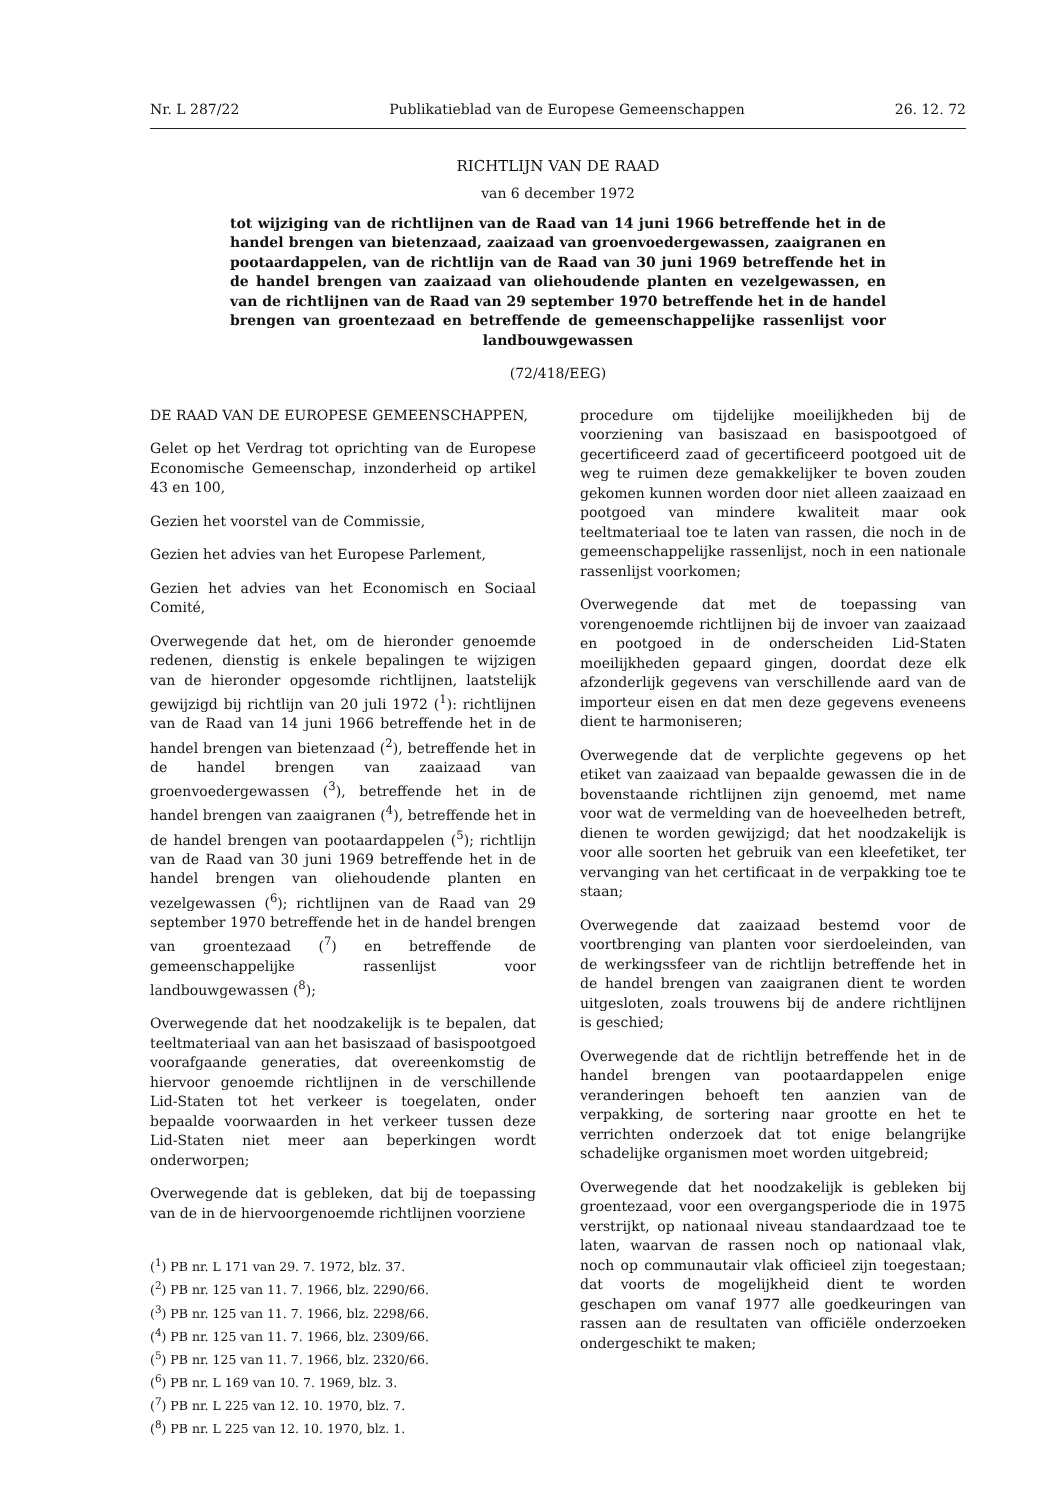Nr. L 287/22 Publikatieblad van de Europese Gemeenschappen 26. 12. 72
RICHTLIJN VAN DE RAAD
van 6 december 1972
tot wijziging van de richtlijnen van de Raad van 14 juni 1966 betreffende het in de handel brengen van bietenzaad, zaaizaad van groenvoedergewassen, zaaigranen en pootaardappelen, van de richtlijn van de Raad van 30 juni 1969 betreffende het in de handel brengen van zaaizaad van oliehoudende planten en vezelgewassen, en van de richtlijnen van de Raad van 29 september 1970 betreffende het in de handel brengen van groentezaad en betreffende de gemeenschappelijke rassenlijst voor landbouwgewassen
(72/418/EEG)
DE RAAD VAN DE EUROPESE GEMEENSCHAPPEN,
Gelet op het Verdrag tot oprichting van de Europese Economische Gemeenschap, inzonderheid op artikel 43 en 100,
Gezien het voorstel van de Commissie,
Gezien het advies van het Europese Parlement,
Gezien het advies van het Economisch en Sociaal Comité,
Overwegende dat het, om de hieronder genoemde redenen, dienstig is enkele bepalingen te wijzigen van de hieronder opgesomde richtlijnen, laatstelijk gewijzigd bij richtlijn van 20 juli 1972 (<sup>1</sup>): richtlijnen van de Raad van 14 juni 1966 betreffende het in de handel brengen van bietenzaad (<sup>2</sup>), betreffende het in de handel brengen van zaaizaad van groenvoedergewassen (<sup>3</sup>), betreffende het in de handel brengen van zaaigranen (<sup>4</sup>), betreffende het in de handel brengen van pootaardappelen (<sup>5</sup>); richtlijn van de Raad van 30 juni 1969 betreffende het in de handel brengen van oliehoudende planten en vezelgewassen (<sup>6</sup>); richtlijnen van de Raad van 29 september 1970 betreffende het in de handel brengen van groentezaad (<sup>7</sup>) en betreffende de gemeenschappelijke rassenlijst voor landbouwgewassen (<sup>8</sup>);
Overwegende dat het noodzakelijk is te bepalen, dat teeltmateriaal van aan het basiszaad of basispootgoed voorafgaande generaties, dat overeenkomstig de hiervoor genoemde richtlijnen in de verschillende Lid-Staten tot het verkeer is toegelaten, onder bepaalde voorwaarden in het verkeer tussen deze Lid-Staten niet meer aan beperkingen wordt onderworpen;
Overwegende dat is gebleken, dat bij de toepassing van de in de hiervoorgenoemde richtlijnen voorziene
(<sup>1</sup>) PB nr. L 171 van 29. 7. 1972, blz. 37.
(<sup>2</sup>) PB nr. 125 van 11. 7. 1966, blz. 2290/66.
(<sup>3</sup>) PB nr. 125 van 11. 7. 1966, blz. 2298/66.
(<sup>4</sup>) PB nr. 125 van 11. 7. 1966, blz. 2309/66.
(<sup>5</sup>) PB nr. 125 van 11. 7. 1966, blz. 2320/66.
(<sup>6</sup>) PB nr. L 169 van 10. 7. 1969, blz. 3.
(<sup>7</sup>) PB nr. L 225 van 12. 10. 1970, blz. 7.
(<sup>8</sup>) PB nr. L 225 van 12. 10. 1970, blz. 1.
procedure om tijdelijke moeilijkheden bij de voorziening van basiszaad en basispootgoed of gecertificeerd zaad of gecertificeerd pootgoed uit de weg te ruimen deze gemakkelijker te boven zouden gekomen kunnen worden door niet alleen zaaizaad en pootgoed van mindere kwaliteit maar ook teeltmateriaal toe te laten van rassen, die noch in de gemeenschappelijke rassenlijst, noch in een nationale rassenlijst voorkomen;
Overwegende dat met de toepassing van vorengenoemde richtlijnen bij de invoer van zaaizaad en pootgoed in de onderscheiden Lid-Staten moeilijkheden gepaard gingen, doordat deze elk afzonderlijk gegevens van verschillende aard van de importeur eisen en dat men deze gegevens eveneens dient te harmoniseren;
Overwegende dat de verplichte gegevens op het etiket van zaaizaad van bepaalde gewassen die in de bovenstaande richtlijnen zijn genoemd, met name voor wat de vermelding van de hoeveelheden betreft, dienen te worden gewijzigd; dat het noodzakelijk is voor alle soorten het gebruik van een kleefetiket, ter vervanging van het certificaat in de verpakking toe te staan;
Overwegende dat zaaizaad bestemd voor de voortbrenging van planten voor sierdoeleinden, van de werkingssfeer van de richtlijn betreffende het in de handel brengen van zaaigranen dient te worden uitgesloten, zoals trouwens bij de andere richtlijnen is geschied;
Overwegende dat de richtlijn betreffende het in de handel brengen van pootaardappelen enige veranderingen behoeft ten aanzien van de verpakking, de sortering naar grootte en het te verrichten onderzoek dat tot enige belangrijke schadelijke organismen moet worden uitgebreid;
Overwegende dat het noodzakelijk is gebleken bij groentezaad, voor een overgangsperiode die in 1975 verstrijkt, op nationaal niveau standaardzaad toe te laten, waarvan de rassen noch op nationaal vlak, noch op communautair vlak officieel zijn toegestaan; dat voorts de mogelijkheid dient te worden geschapen om vanaf 1977 alle goedkeuringen van rassen aan de resultaten van officiële onderzoeken ondergeschikt te maken;